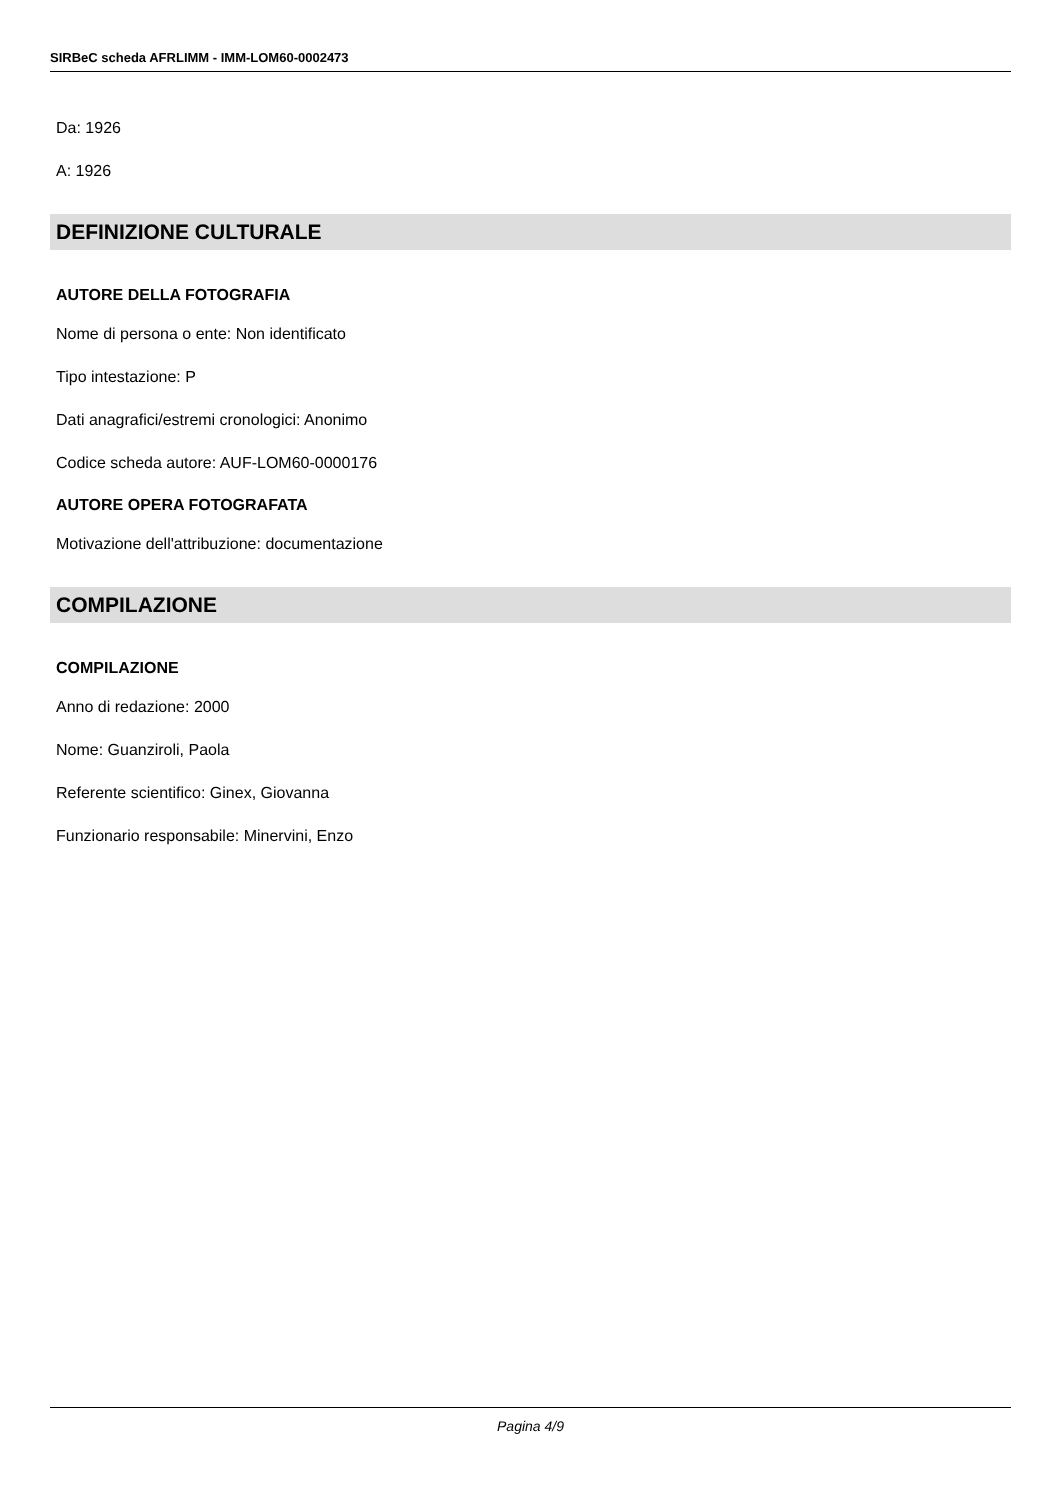SIRBeC scheda AFRLIMM - IMM-LOM60-0002473
Da: 1926
A: 1926
DEFINIZIONE CULTURALE
AUTORE DELLA FOTOGRAFIA
Nome di persona o ente: Non identificato
Tipo intestazione: P
Dati anagrafici/estremi cronologici: Anonimo
Codice scheda autore: AUF-LOM60-0000176
AUTORE OPERA FOTOGRAFATA
Motivazione dell'attribuzione: documentazione
COMPILAZIONE
COMPILAZIONE
Anno di redazione: 2000
Nome: Guanziroli, Paola
Referente scientifico: Ginex, Giovanna
Funzionario responsabile: Minervini, Enzo
Pagina 4/9